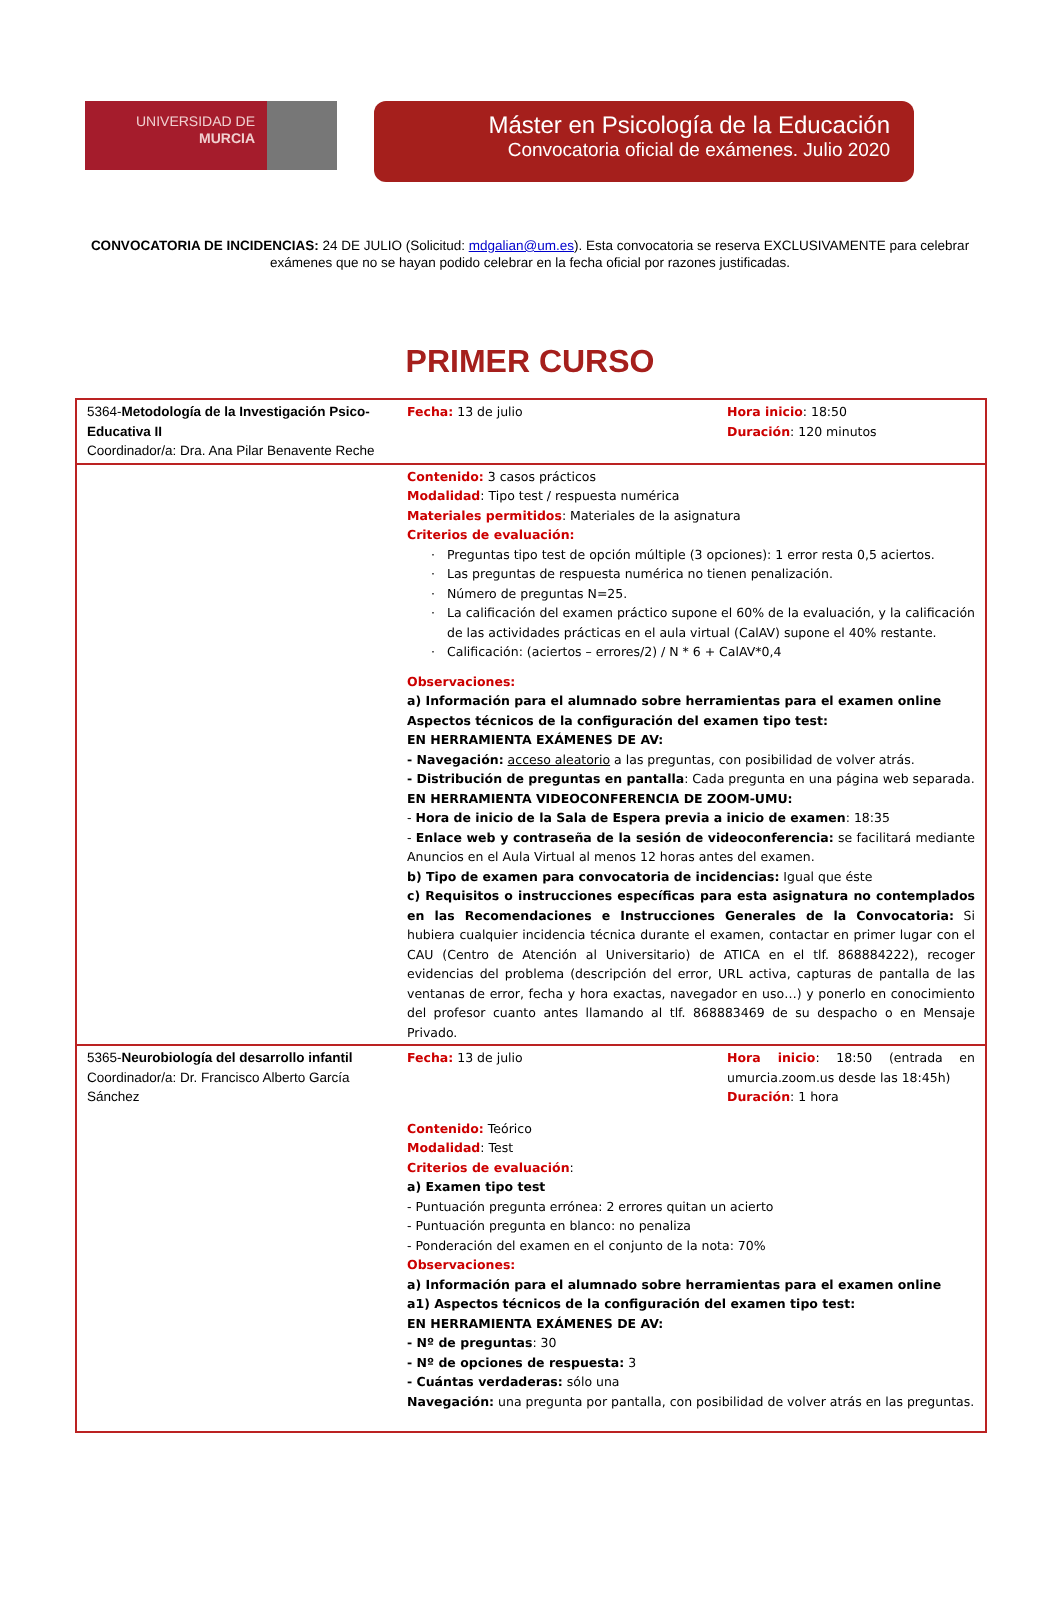UNIVERSIDAD DE
MURCIA
Máster en Psicología de la Educación
Convocatoria oficial de exámenes. Julio 2020
CONVOCATORIA DE INCIDENCIAS: 24 DE JULIO (Solicitud: mdgalian@um.es). Esta convocatoria se reserva EXCLUSIVAMENTE para celebrar exámenes que no se hayan podido celebrar en la fecha oficial por razones justificadas.
PRIMER CURSO
| 5364- Metodología de la Investigación Psico-Educativa II Coordinador/a: Dra. Ana Pilar Benavente Reche | Fecha: 13 de julio | Hora inicio : 18:50 Duración : 120 minutos |
| | Contenido: 3 casos prácticos Modalidad : Tipo test / respuesta numérica Materiales permitidos : Materiales de la asignatura Criterios de evaluación: Preguntas tipo test de opción múltiple (3 opciones): 1 error resta 0,5 aciertos. Las preguntas de respuesta numérica no tienen penalización. Número de preguntas N=25. La calificación del examen práctico supone el 60% de la evaluación, y la calificación de las actividades prácticas en el aula virtual (CalAV) supone el 40% restante. Calificación: (aciertos – errores/2) / N * 6 + CalAV*0,4 Observaciones: a) Información para el alumnado sobre herramientas para el examen online Aspectos técnicos de la configuración del examen tipo test: EN HERRAMIENTA EXÁMENES DE AV: - Navegación: acceso aleatorio a las preguntas, con posibilidad de volver atrás. - Distribución de preguntas en pantalla : Cada pregunta en una página web separada. EN HERRAMIENTA VIDEOCONFERENCIA DE ZOOM-UMU: - Hora de inicio de la Sala de Espera previa a inicio de examen : 18:35 - Enlace web y contraseña de la sesión de videoconferencia: se facilitará mediante Anuncios en el Aula Virtual al menos 12 horas antes del examen. b) Tipo de examen para convocatoria de incidencias: Igual que éste c) Requisitos o instrucciones específicas para esta asignatura no contemplados en las Recomendaciones e Instrucciones Generales de la Convocatoria: Si hubiera cualquier incidencia técnica durante el examen, contactar en primer lugar con el CAU (Centro de Atención al Universitario) de ATICA en el tlf. 868884222), recoger evidencias del problema (descripción del error, URL activa, capturas de pantalla de las ventanas de error, fecha y hora exactas, navegador en uso…) y ponerlo en conocimiento del profesor cuanto antes llamando al tlf. 868883469 de su despacho o en Mensaje Privado. | |
| 5365- Neurobiología del desarrollo infantil Coordinador/a: Dr. Francisco Alberto García Sánchez | Fecha: 13 de julio | Hora inicio : 18:50 (entrada en umurcia.zoom.us desde las 18:45h) Duración : 1 hora |
| | Contenido: Teórico Modalidad : Test Criterios de evaluación : a) Examen tipo test - Puntuación pregunta errónea: 2 errores quitan un acierto - Puntuación pregunta en blanco: no penaliza - Ponderación del examen en el conjunto de la nota: 70% Observaciones: a) Información para el alumnado sobre herramientas para el examen online a1) Aspectos técnicos de la configuración del examen tipo test: EN HERRAMIENTA EXÁMENES DE AV: - Nº de preguntas : 30 - Nº de opciones de respuesta: 3 - Cuántas verdaderas: sólo una Navegación: una pregunta por pantalla, con posibilidad de volver atrás en las preguntas. | |